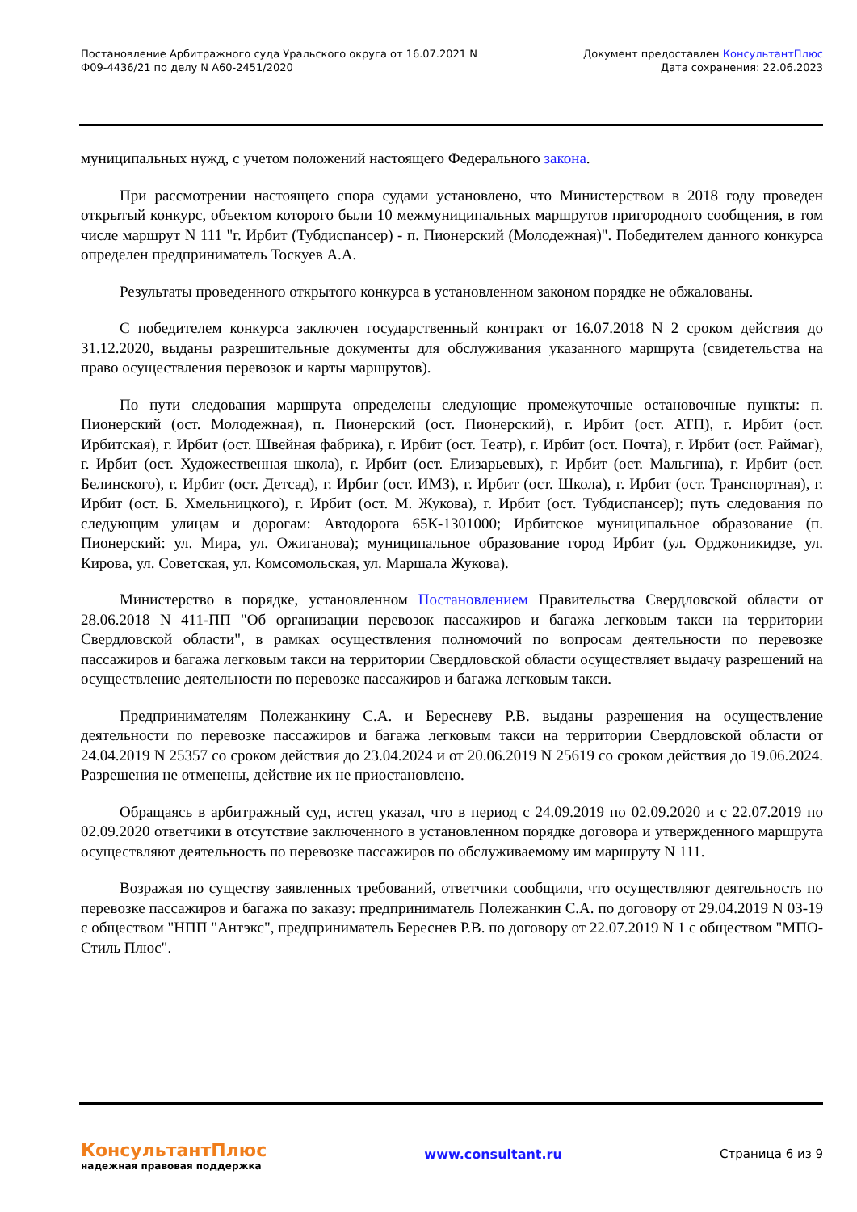Постановление Арбитражного суда Уральского округа от 16.07.2021 N
Ф09-4436/21 по делу N А60-2451/2020
Документ предоставлен КонсультантПлюс
Дата сохранения: 22.06.2023
муниципальных нужд, с учетом положений настоящего Федерального закона.
При рассмотрении настоящего спора судами установлено, что Министерством в 2018 году проведен открытый конкурс, объектом которого были 10 межмуниципальных маршрутов пригородного сообщения, в том числе маршрут N 111 "г. Ирбит (Тубдиспансер) - п. Пионерский (Молодежная)". Победителем данного конкурса определен предприниматель Тоскуев А.А.
Результаты проведенного открытого конкурса в установленном законом порядке не обжалованы.
С победителем конкурса заключен государственный контракт от 16.07.2018 N 2 сроком действия до 31.12.2020, выданы разрешительные документы для обслуживания указанного маршрута (свидетельства на право осуществления перевозок и карты маршрутов).
По пути следования маршрута определены следующие промежуточные остановочные пункты: п. Пионерский (ост. Молодежная), п. Пионерский (ост. Пионерский), г. Ирбит (ост. АТП), г. Ирбит (ост. Ирбитская), г. Ирбит (ост. Швейная фабрика), г. Ирбит (ост. Театр), г. Ирбит (ост. Почта), г. Ирбит (ост. Раймаг), г. Ирбит (ост. Художественная школа), г. Ирбит (ост. Елизарьевых), г. Ирбит (ост. Мальгина), г. Ирбит (ост. Белинского), г. Ирбит (ост. Детсад), г. Ирбит (ост. ИМЗ), г. Ирбит (ост. Школа), г. Ирбит (ост. Транспортная), г. Ирбит (ост. Б. Хмельницкого), г. Ирбит (ост. М. Жукова), г. Ирбит (ост. Тубдиспансер); путь следования по следующим улицам и дорогам: Автодорога 65К-1301000; Ирбитское муниципальное образование (п. Пионерский: ул. Мира, ул. Ожиганова); муниципальное образование город Ирбит (ул. Орджоникидзе, ул. Кирова, ул. Советская, ул. Комсомольская, ул. Маршала Жукова).
Министерство в порядке, установленном Постановлением Правительства Свердловской области от 28.06.2018 N 411-ПП "Об организации перевозок пассажиров и багажа легковым такси на территории Свердловской области", в рамках осуществления полномочий по вопросам деятельности по перевозке пассажиров и багажа легковым такси на территории Свердловской области осуществляет выдачу разрешений на осуществление деятельности по перевозке пассажиров и багажа легковым такси.
Предпринимателям Полежанкину С.А. и Береснeву Р.В. выданы разрешения на осуществление деятельности по перевозке пассажиров и багажа легковым такси на территории Свердловской области от 24.04.2019 N 25357 со сроком действия до 23.04.2024 и от 20.06.2019 N 25619 со сроком действия до 19.06.2024. Разрешения не отменены, действие их не приостановлено.
Обращаясь в арбитражный суд, истец указал, что в период с 24.09.2019 по 02.09.2020 и с 22.07.2019 по 02.09.2020 ответчики в отсутствие заключенного в установленном порядке договора и утвержденного маршрута осуществляют деятельность по перевозке пассажиров по обслуживаемому им маршруту N 111.
Возражая по существу заявленных требований, ответчики сообщили, что осуществляют деятельность по перевозке пассажиров и багажа по заказу: предприниматель Полежанкин С.А. по договору от 29.04.2019 N 03-19 с обществом "НПП "Антэкс", предприниматель Береснев Р.В. по договору от 22.07.2019 N 1 с обществом "МПО-Стиль Плюс".
КонсультантПлюс
надежная правовая поддержка
www.consultant.ru Страница 6 из 9